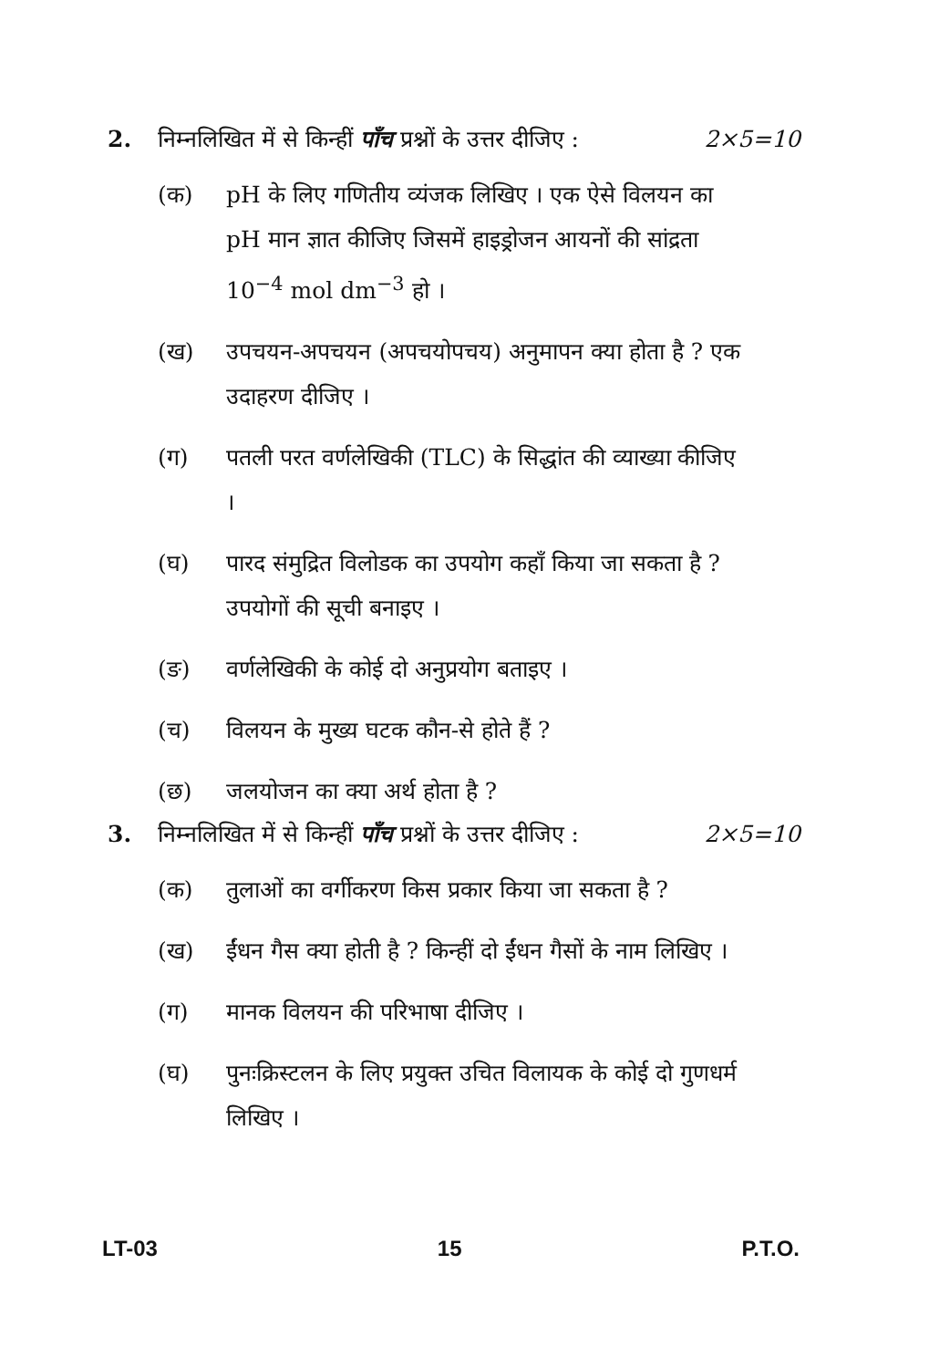2. निम्नलिखित में से किन्हीं पाँच प्रश्नों के उत्तर दीजिए : 2×5=10
(क) pH के लिए गणितीय व्यंजक लिखिए । एक ऐसे विलयन का pH मान ज्ञात कीजिए जिसमें हाइड्रोजन आयनों की सांद्रता 10<sup>−4</sup> mol dm<sup>−3</sup> हो ।
(ख) उपचयन-अपचयन (अपचयोपचय) अनुमापन क्या होता है ? एक उदाहरण दीजिए ।
(ग) पतली परत वर्णलेखिकी (TLC) के सिद्धांत की व्याख्या कीजिए ।
(घ) पारद संमुद्रित विलोडक का उपयोग कहाँ किया जा सकता है ? उपयोगों की सूची बनाइए ।
(ङ) वर्णलेखिकी के कोई दो अनुप्रयोग बताइए ।
(च) विलयन के मुख्य घटक कौन-से होते हैं ?
(छ) जलयोजन का क्या अर्थ होता है ?
3. निम्नलिखित में से किन्हीं पाँच प्रश्नों के उत्तर दीजिए : 2×5=10
(क) तुलाओं का वर्गीकरण किस प्रकार किया जा सकता है ?
(ख) ईंधन गैस क्या होती है ? किन्हीं दो ईंधन गैसों के नाम लिखिए ।
(ग) मानक विलयन की परिभाषा दीजिए ।
(घ) पुनःक्रिस्टलन के लिए प्रयुक्त उचित विलायक के कोई दो गुणधर्म लिखिए ।
LT-03 15 P.T.O.